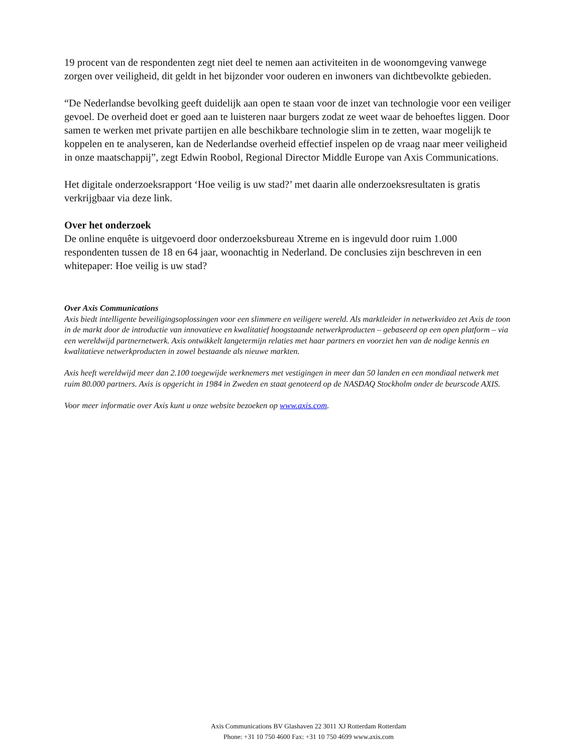19 procent van de respondenten zegt niet deel te nemen aan activiteiten in de woonomgeving vanwege zorgen over veiligheid, dit geldt in het bijzonder voor ouderen en inwoners van dichtbevolkte gebieden.
“De Nederlandse bevolking geeft duidelijk aan open te staan voor de inzet van technologie voor een veiliger gevoel. De overheid doet er goed aan te luisteren naar burgers zodat ze weet waar de behoeftes liggen. Door samen te werken met private partijen en alle beschikbare technologie slim in te zetten, waar mogelijk te koppelen en te analyseren, kan de Nederlandse overheid effectief inspelen op de vraag naar meer veiligheid in onze maatschappij”, zegt Edwin Roobol, Regional Director Middle Europe van Axis Communications.
Het digitale onderzoeksrapport ‘Hoe veilig is uw stad?’ met daarin alle onderzoeksresultaten is gratis verkrijgbaar via deze link.
Over het onderzoek
De online enquête is uitgevoerd door onderzoeksbureau Xtreme en is ingevuld door ruim 1.000 respondenten tussen de 18 en 64 jaar, woonachtig in Nederland. De conclusies zijn beschreven in een whitepaper: Hoe veilig is uw stad?
Over Axis Communications
Axis biedt intelligente beveiligingsoplossingen voor een slimmere en veiligere wereld. Als marktleider in netwerkvideo zet Axis de toon in de markt door de introductie van innovatieve en kwalitatief hoogstaande netwerkproducten – gebaseerd op een open platform – via een wereldwijd partnernetwerk. Axis ontwikkelt langetermijn relaties met haar partners en voorziet hen van de nodige kennis en kwalitatieve netwerkproducten in zowel bestaande als nieuwe markten.
Axis heeft wereldwijd meer dan 2.100 toegewijde werknemers met vestigingen in meer dan 50 landen en een mondiaal netwerk met ruim 80.000 partners. Axis is opgericht in 1984 in Zweden en staat genoteerd op de NASDAQ Stockholm onder de beurscode AXIS.
Voor meer informatie over Axis kunt u onze website bezoeken op www.axis.com.
Axis Communications BV Glashaven 22 3011 XJ Rotterdam Rotterdam
Phone: +31 10 750 4600 Fax: +31 10 750 4699 www.axis.com